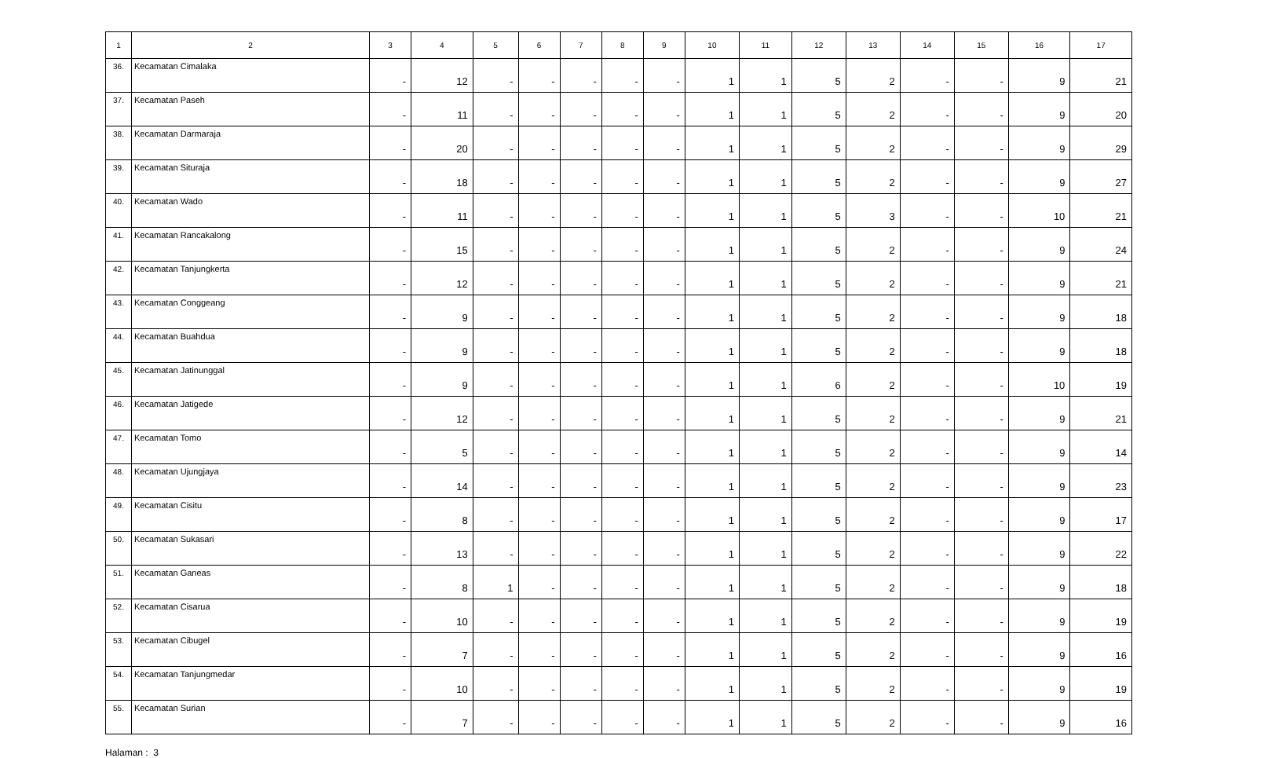| 1 | 2 | 3 | 4 | 5 | 6 | 7 | 8 | 9 | 10 | 11 | 12 | 13 | 14 | 15 | 16 | 17 |
| --- | --- | --- | --- | --- | --- | --- | --- | --- | --- | --- | --- | --- | --- | --- | --- | --- |
| 36. | Kecamatan Cimalaka | - | 12 | - | - | - | - | - | 1 | 1 | 5 | 2 | - | - | 9 | 21 |
| 37. | Kecamatan Paseh | - | 11 | - | - | - | - | - | 1 | 1 | 5 | 2 | - | - | 9 | 20 |
| 38. | Kecamatan Darmaraja | - | 20 | - | - | - | - | - | 1 | 1 | 5 | 2 | - | - | 9 | 29 |
| 39. | Kecamatan Situraja | - | 18 | - | - | - | - | - | 1 | 1 | 5 | 2 | - | - | 9 | 27 |
| 40. | Kecamatan Wado | - | 11 | - | - | - | - | - | 1 | 1 | 5 | 3 | - | - | 10 | 21 |
| 41. | Kecamatan Rancakalong | - | 15 | - | - | - | - | - | 1 | 1 | 5 | 2 | - | - | 9 | 24 |
| 42. | Kecamatan Tanjungkerta | - | 12 | - | - | - | - | - | 1 | 1 | 5 | 2 | - | - | 9 | 21 |
| 43. | Kecamatan Conggeang | - | 9 | - | - | - | - | - | 1 | 1 | 5 | 2 | - | - | 9 | 18 |
| 44. | Kecamatan Buahdua | - | 9 | - | - | - | - | - | 1 | 1 | 5 | 2 | - | - | 9 | 18 |
| 45. | Kecamatan Jatinunggal | - | 9 | - | - | - | - | - | 1 | 1 | 6 | 2 | - | - | 10 | 19 |
| 46. | Kecamatan Jatigede | - | 12 | - | - | - | - | - | 1 | 1 | 5 | 2 | - | - | 9 | 21 |
| 47. | Kecamatan Tomo | - | 5 | - | - | - | - | - | 1 | 1 | 5 | 2 | - | - | 9 | 14 |
| 48. | Kecamatan Ujungjaya | - | 14 | - | - | - | - | - | 1 | 1 | 5 | 2 | - | - | 9 | 23 |
| 49. | Kecamatan Cisitu | - | 8 | - | - | - | - | - | 1 | 1 | 5 | 2 | - | - | 9 | 17 |
| 50. | Kecamatan Sukasari | - | 13 | - | - | - | - | - | 1 | 1 | 5 | 2 | - | - | 9 | 22 |
| 51. | Kecamatan Ganeas | - | 8 | 1 | - | - | - | - | 1 | 1 | 5 | 2 | - | - | 9 | 18 |
| 52. | Kecamatan Cisarua | - | 10 | - | - | - | - | - | 1 | 1 | 5 | 2 | - | - | 9 | 19 |
| 53. | Kecamatan Cibugel | - | 7 | - | - | - | - | - | 1 | 1 | 5 | 2 | - | - | 9 | 16 |
| 54. | Kecamatan Tanjungmedar | - | 10 | - | - | - | - | - | 1 | 1 | 5 | 2 | - | - | 9 | 19 |
| 55. | Kecamatan Surian | - | 7 | - | - | - | - | - | 1 | 1 | 5 | 2 | - | - | 9 | 16 |
Halaman : 3